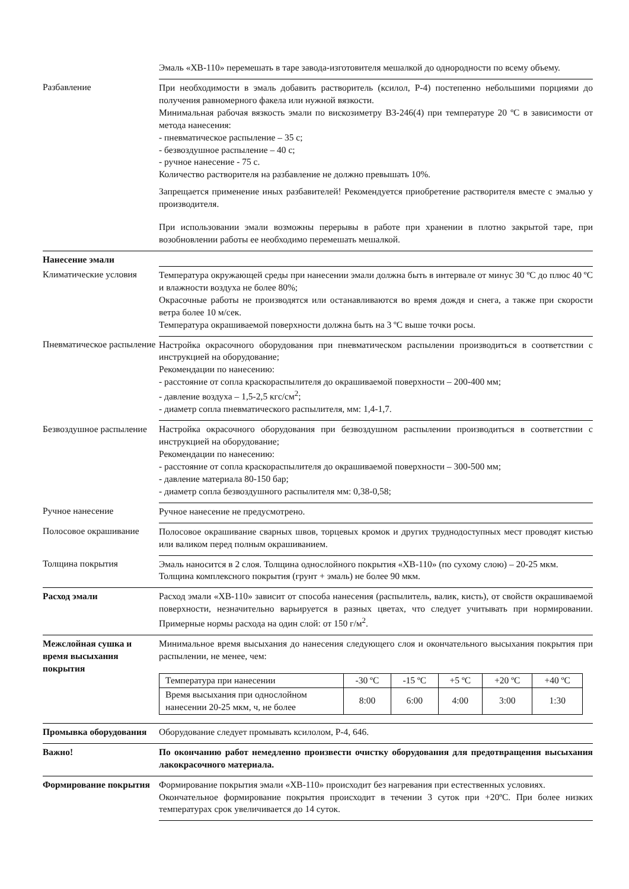| | Эмаль «ХВ-110» перемешать в таре завода-изготовителя мешалкой до однородности по всему объему. |
| Разбавление | При необходимости в эмаль добавить растворитель (ксилол, Р-4) постепенно небольшими порциями до получения равномерного факела или нужной вязкости. Минимальная рабочая вязкость эмали по вискозиметру ВЗ-246(4) при температуре 20 ºС в зависимости от метода нанесения: - пневматическое распыление – 35 с; - безвоздушное распыление – 40 с; - ручное нанесение - 75 с. Количество растворителя на разбавление не должно превышать 10%. Запрещается применение иных разбавителей! Рекомендуется приобретение растворителя вместе с эмалью у производителя. При использовании эмали возможны перерывы в работе при хранении в плотно закрытой таре, при возобновлении работы ее необходимо перемешать мешалкой. |
| Нанесение эмали | |
| Климатические условия | Температура окружающей среды при нанесении эмали должна быть в интервале от минус 30 ºС до плюс 40 ºС и влажности воздуха не более 80%; Окрасочные работы не производятся или останавливаются во время дождя и снега, а также при скорости ветра более 10 м/сек. Температура окрашиваемой поверхности должна быть на 3 ºС выше точки росы. |
| Пневматическое распыление | Настройка окрасочного оборудования при пневматическом распылении производиться в соответствии с инструкцией на оборудование; Рекомендации по нанесению: - расстояние от сопла краскораспылителя до окрашиваемой поверхности – 200-400 мм; - давление воздуха – 1,5-2,5 кгс/см<sup>2</sup>; - диаметр сопла пневматического распылителя, мм: 1,4-1,7. |
| Безвоздушное распыление | Настройка окрасочного оборудования при безвоздушном распылении производиться в соответствии с инструкцией на оборудование; Рекомендации по нанесению: - расстояние от сопла краскораспылителя до окрашиваемой поверхности – 300-500 мм; - давление материала 80-150 бар; - диаметр сопла безвоздушного распылителя мм: 0,38-0,58; |
| Ручное нанесение | Ручное нанесение не предусмотрено. |
| Полосовое окрашивание | Полосовое окрашивание сварных швов, торцевых кромок и других труднодоступных мест проводят кистью или валиком перед полным окрашиванием. |
| Толщина покрытия | Эмаль наносится в 2 слоя. Толщина однослойного покрытия «ХВ-110» (по сухому слою) – 20-25 мкм. Толщина комплексного покрытия (грунт + эмаль) не более 90 мкм. |
| Расход эмали | Расход эмали «ХВ-110» зависит от способа нанесения (распылитель, валик, кисть), от свойств окрашиваемой поверхности, незначительно варьируется в разных цветах, что следует учитывать при нормировании. Примерные нормы расхода на один слой: от 150 г/м<sup>2</sup>. |
| Межслойная сушка и время высыхания покрытия | Минимальное время высыхания до нанесения следующего слоя и окончательного высыхания покрытия при распылении, не менее, чем: / Температура при нанесении / -30 ºС / -15 ºС / +5 ºС / +20 ºС / +40 ºС / / Время высыхания при однослойном нанесении 20-25 мкм, ч, не более / 8:00 / 6:00 / 4:00 / 3:00 / 1:30 / |
| Промывка оборудования | Оборудование следует промывать ксилолом, Р-4, 646. |
| Важно! | По окончанию работ немедленно произвести очистку оборудования для предотвращения высыхания лакокрасочного материала. |
| Формирование покрытия | Формирование покрытия эмали «ХВ-110» происходит без нагревания при естественных условиях. Окончательное формирование покрытия происходит в течении 3 суток при +20ºС. При более низких температурах срок увеличивается до 14 суток. |